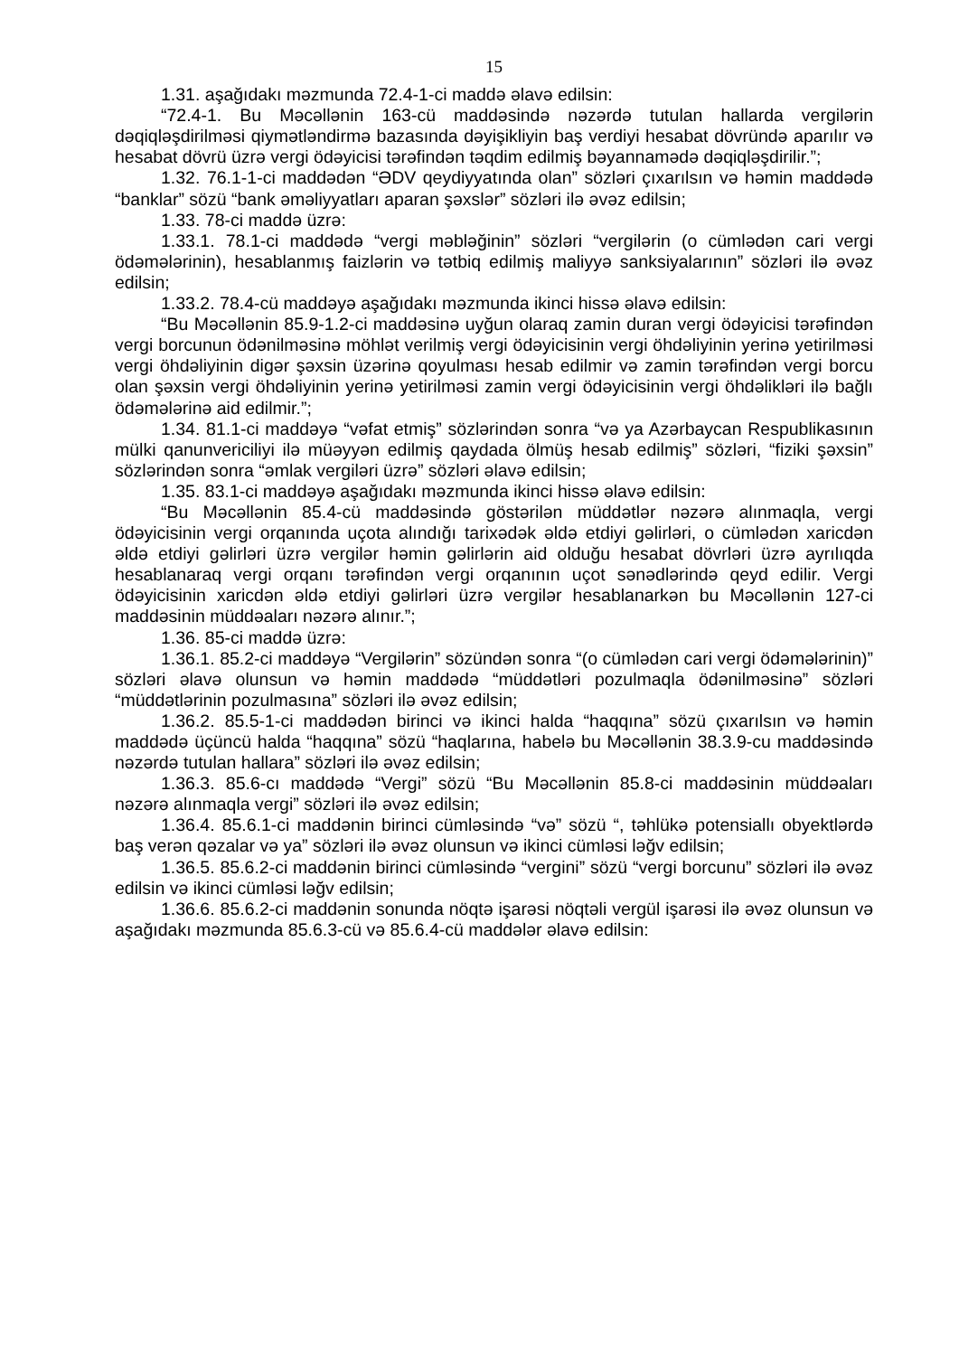15
1.31. aşağıdakı məzmunda 72.4-1-ci maddə əlavə edilsin:
“72.4-1. Bu Məcəllənin 163-cü maddəsində nəzərdə tutulan hallarda vergilərin dəqiqləşdirilməsi qiymətləndirmə bazasında dəyişikliyin baş verdiyi hesabat dövründə aparılır və hesabat dövrü üzrə vergi ödəyicisi tərəfindən təqdim edilmiş bəyannamədə dəqiqləşdirilir.”;
1.32. 76.1-1-ci maddədən “ƏDV qeydiyyatında olan” sözləri çıxarılsın və həmin maddədə “banklar” sözü “bank əməliyyatları aparan şəxslər” sözləri ilə əvəz edilsin;
1.33. 78-ci maddə üzrə:
1.33.1. 78.1-ci maddədə “vergi məbləğinin” sözləri “vergilərin (o cümlədən cari vergi ödəmələrinin), hesablanmış faizlərin və tətbiq edilmiş maliyyə sanksiyalarının” sözləri ilə əvəz edilsin;
1.33.2. 78.4-cü maddəyə aşağıdakı məzmunda ikinci hissə əlavə edilsin:
“Bu Məcəllənin 85.9-1.2-ci maddəsinə uyğun olaraq zamin duran vergi ödəyicisi tərəfindən vergi borcunun ödənilməsinə möhlət verilmiş vergi ödəyicisinin vergi öhdəliyinin yerinə yetirilməsi vergi öhdəliyinin digər şəxsin üzərinə qoyulması hesab edilmir və zamin tərəfindən vergi borcu olan şəxsin vergi öhdəliyinin yerinə yetirilməsi zamin vergi ödəyicisinin vergi öhdəlikləri ilə bağlı ödəmələrinə aid edilmir.”;
1.34. 81.1-ci maddəyə “vəfat etmiş” sözlərindən sonra “və ya Azərbaycan Respublikasının mülki qanunvericiliyi ilə müəyyən edilmiş qaydada ölmüş hesab edilmiş” sözləri, “fiziki şəxsin” sözlərindən sonra “əmlak vergiləri üzrə” sözləri əlavə edilsin;
1.35. 83.1-ci maddəyə aşağıdakı məzmunda ikinci hissə əlavə edilsin:
“Bu Məcəllənin 85.4-cü maddəsində göstərilən müddətlər nəzərə alınmaqla, vergi ödəyicisinin vergi orqanında uçota alındığı tarixədək əldə etdiyi gəlirləri, o cümlədən xaricdən əldə etdiyi gəlirləri üzrə vergilər həmin gəlirlərin aid olduğu hesabat dövrləri üzrə ayrılıqda hesablanaraq vergi orqanı tərəfindən vergi orqanının uçot sənədlərində qeyd edilir. Vergi ödəyicisinin xaricdən əldə etdiyi gəlirləri üzrə vergilər hesablanarkən bu Məcəllənin 127-ci maddəsinin müddəaları nəzərə alınır.”;
1.36. 85-ci maddə üzrə:
1.36.1. 85.2-ci maddəyə “Vergilərin” sözündən sonra “(o cümlədən cari vergi ödəmələrinin)” sözləri əlavə olunsun və həmin maddədə “müddətləri pozulmaqla ödənilməsinə” sözləri “müddətlərinin pozulmasına” sözləri ilə əvəz edilsin;
1.36.2. 85.5-1-ci maddədən birinci və ikinci halda “haqqına” sözü çıxarılsın və həmin maddədə üçüncü halda “haqqına” sözü “haqlarına, habelə bu Məcəllənin 38.3.9-cu maddəsində nəzərdə tutulan hallara” sözləri ilə əvəz edilsin;
1.36.3. 85.6-cı maddədə “Vergi” sözü “Bu Məcəllənin 85.8-ci maddəsinin müddəaları nəzərə alınmaqla vergi” sözləri ilə əvəz edilsin;
1.36.4. 85.6.1-ci maddənin birinci cümləsində “və” sözü “, təhlükə potensiallı obyektlərdə baş verən qəzalar və ya” sözləri ilə əvəz olunsun və ikinci cümləsi ləğv edilsin;
1.36.5. 85.6.2-ci maddənin birinci cümləsində “vergini” sözü “vergi borcunu” sözləri ilə əvəz edilsin və ikinci cümləsi ləğv edilsin;
1.36.6. 85.6.2-ci maddənin sonunda nöqtə işarəsi nöqtəli vergül işarəsi ilə əvəz olunsun və aşağıdakı məzmunda 85.6.3-cü və 85.6.4-cü maddələr əlavə edilsin: